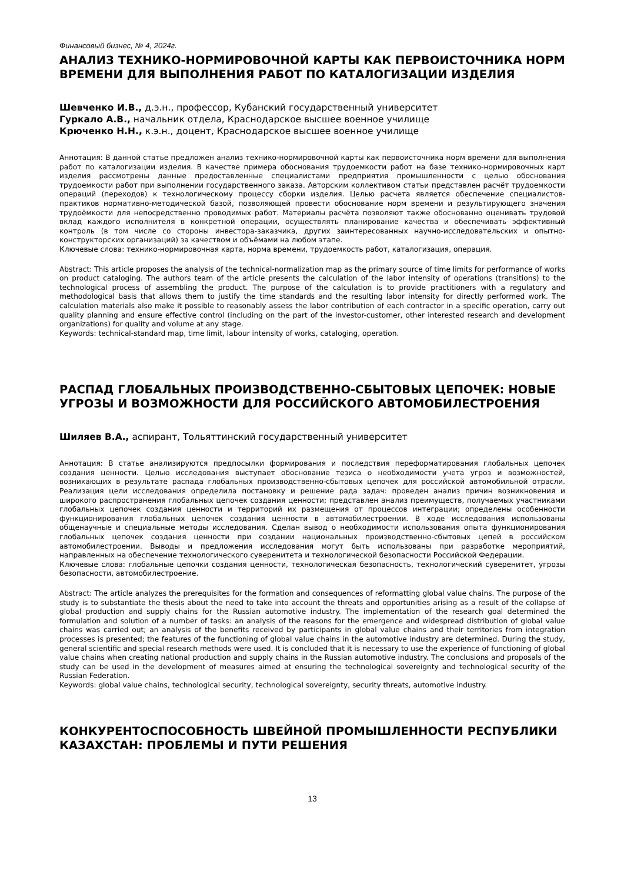Финансовый бизнес, № 4, 2024г.
АНАЛИЗ ТЕХНИКО-НОРМИРОВОЧНОЙ КАРТЫ КАК ПЕРВОИСТОЧНИКА НОРМ ВРЕМЕНИ ДЛЯ ВЫПОЛНЕНИЯ РАБОТ ПО КАТАЛОГИЗАЦИИ ИЗДЕЛИЯ
Шевченко И.В., д.э.н., профессор, Кубанский государственный университет
Гуркало А.В., начальник отдела, Краснодарское высшее военное училище
Крюченко Н.Н., к.э.н., доцент, Краснодарское высшее военное училище
Аннотация: В данной статье предложен анализ технико-нормировочной карты как первоисточника норм времени для выполнения работ по каталогизации изделия. В качестве примера обоснования трудоемкости работ на базе технико-нормировочных карт изделия рассмотрены данные предоставленные специалистами предприятия промышленности с целью обоснования трудоемкости работ при выполнении государственного заказа. Авторским коллективом статьи представлен расчёт трудоемкости операций (переходов) к технологическому процессу сборки изделия. Целью расчета является обеспечение специалистов-практиков нормативно-методической базой, позволяющей провести обоснование норм времени и результирующего значения трудоёмкости для непосредственно проводимых работ. Материалы расчёта позволяют также обоснованно оценивать трудовой вклад каждого исполнителя в конкретной операции, осуществлять планирование качества и обеспечивать эффективный контроль (в том числе со стороны инвестора-заказчика, других заинтересованных научно-исследовательских и опытно-конструкторских организаций) за качеством и объёмами на любом этапе.
Ключевые слова: технико-нормировочная карта, норма времени, трудоемкость работ, каталогизация, операция.
Abstract: This article proposes the analysis of the technical-normalization map as the primary source of time limits for performance of works on product cataloging. The authors team of the article presents the calculation of the labor intensity of operations (transitions) to the technological process of assembling the product. The purpose of the calculation is to provide practitioners with a regulatory and methodological basis that allows them to justify the time standards and the resulting labor intensity for directly performed work. The calculation materials also make it possible to reasonably assess the labor contribution of each contractor in a specific operation, carry out quality planning and ensure effective control (including on the part of the investor-customer, other interested research and development organizations) for quality and volume at any stage.
Keywords: technical-standard map, time limit, labour intensity of works, cataloging, operation.
РАСПАД ГЛОБАЛЬНЫХ ПРОИЗВОДСТВЕННО-СБЫТОВЫХ ЦЕПОЧЕК: НОВЫЕ УГРОЗЫ И ВОЗМОЖНОСТИ ДЛЯ РОССИЙСКОГО АВТОМОБИЛЕСТРОЕНИЯ
Шиляев В.А., аспирант, Тольяттинский государственный университет
Аннотация: В статье анализируются предпосылки формирования и последствия переформатирования глобальных цепочек создания ценности. Целью исследования выступает обоснование тезиса о необходимости учета угроз и возможностей, возникающих в результате распада глобальных производственно-сбытовых цепочек для российской автомобильной отрасли. Реализация цели исследования определила постановку и решение рада задач: проведен анализ причин возникновения и широкого распространения глобальных цепочек создания ценности; представлен анализ преимуществ, получаемых участниками глобальных цепочек создания ценности и территорий их размещения от процессов интеграции; определены особенности функционирования глобальных цепочек создания ценности в автомобилестроении. В ходе исследования использованы общенаучные и специальные методы исследования. Сделан вывод о необходимости использования опыта функционирования глобальных цепочек создания ценности при создании национальных производственно-сбытовых цепей в российском автомобилестроении. Выводы и предложения исследования могут быть использованы при разработке мероприятий, направленных на обеспечение технологического суверенитета и технологической безопасности Российской Федерации.
Ключевые слова: глобальные цепочки создания ценности, технологическая безопасность, технологический суверенитет, угрозы безопасности, автомобилестроение.
Abstract: The article analyzes the prerequisites for the formation and consequences of reformatting global value chains. The purpose of the study is to substantiate the thesis about the need to take into account the threats and opportunities arising as a result of the collapse of global production and supply chains for the Russian automotive industry. The implementation of the research goal determined the formulation and solution of a number of tasks: an analysis of the reasons for the emergence and widespread distribution of global value chains was carried out; an analysis of the benefits received by participants in global value chains and their territories from integration processes is presented; the features of the functioning of global value chains in the automotive industry are determined. During the study, general scientific and special research methods were used. It is concluded that it is necessary to use the experience of functioning of global value chains when creating national production and supply chains in the Russian automotive industry. The conclusions and proposals of the study can be used in the development of measures aimed at ensuring the technological sovereignty and technological security of the Russian Federation.
Keywords: global value chains, technological security, technological sovereignty, security threats, automotive industry.
КОНКУРЕНТОСПОСОБНОСТЬ ШВЕЙНОЙ ПРОМЫШЛЕННОСТИ РЕСПУБЛИКИ КАЗАХСТАН: ПРОБЛЕМЫ И ПУТИ РЕШЕНИЯ
13